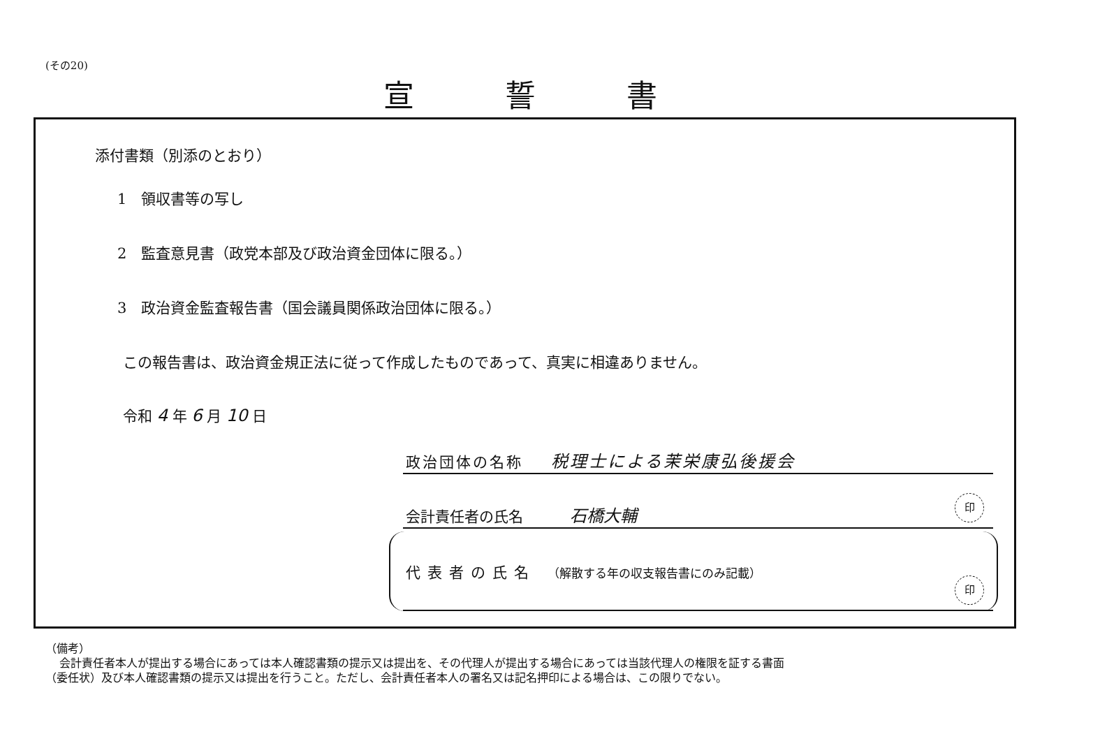(その20)
宣誓書
添付書類（別添のとおり）
1　領収書等の写し
2　監査意見書（政党本部及び政治資金団体に限る。）
3　政治資金監査報告書（国会議員関係政治団体に限る。）
この報告書は、政治資金規正法に従って作成したものであって、真実に相違ありません。
令和 4 年 6 月 10 日
政治団体の名称 税理士による茉栄康弘後援会
会計責任者の氏名 石橋大輔
印
代表者の氏名 （解散する年の収支報告書にのみ記載）
印
（備考）
会計責任者本人が提出する場合にあっては本人確認書類の提示又は提出を、その代理人が提出する場合にあっては当該代理人の権限を証する書面
（委任状）及び本人確認書類の提示又は提出を行うこと。ただし、会計責任者本人の署名又は記名押印による場合は、この限りでない。